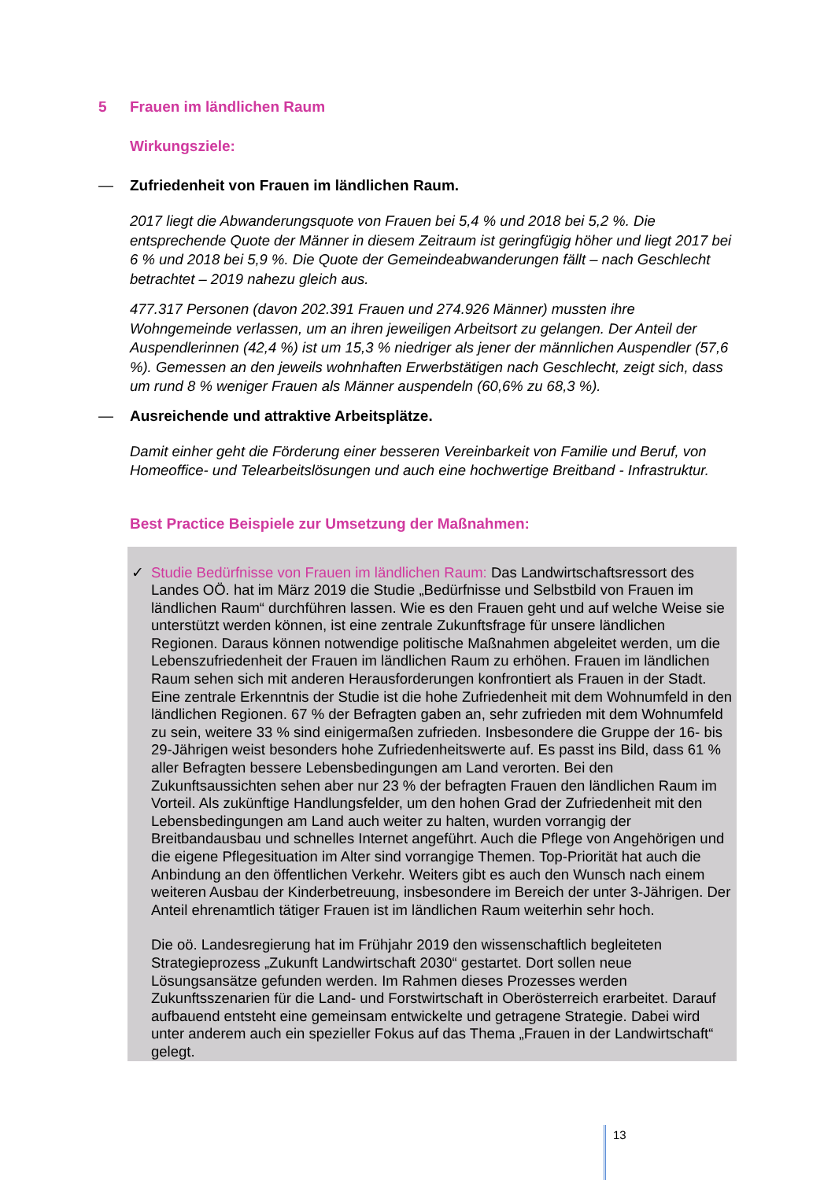5 Frauen im ländlichen Raum
Wirkungsziele:
— Zufriedenheit von Frauen im ländlichen Raum.
2017 liegt die Abwanderungsquote von Frauen bei 5,4 % und 2018 bei 5,2 %. Die entsprechende Quote der Männer in diesem Zeitraum ist geringfügig höher und liegt 2017 bei 6 % und 2018 bei 5,9 %. Die Quote der Gemeindeabwanderungen fällt – nach Geschlecht betrachtet – 2019 nahezu gleich aus.
477.317 Personen (davon 202.391 Frauen und 274.926 Männer) mussten ihre Wohngemeinde verlassen, um an ihren jeweiligen Arbeitsort zu gelangen. Der Anteil der Auspendlerinnen (42,4 %) ist um 15,3 % niedriger als jener der männlichen Auspendler (57,6 %). Gemessen an den jeweils wohnhaften Erwerbstätigen nach Geschlecht, zeigt sich, dass um rund 8 % weniger Frauen als Männer auspendeln (60,6% zu 68,3 %).
— Ausreichende und attraktive Arbeitsplätze.
Damit einher geht die Förderung einer besseren Vereinbarkeit von Familie und Beruf, von Homeoffice- und Telearbeitslösungen und auch eine hochwertige Breitband - Infrastruktur.
Best Practice Beispiele zur Umsetzung der Maßnahmen:
✓ Studie Bedürfnisse von Frauen im ländlichen Raum: Das Landwirtschaftsressort des Landes OÖ. hat im März 2019 die Studie „Bedürfnisse und Selbstbild von Frauen im ländlichen Raum“ durchführen lassen. Wie es den Frauen geht und auf welche Weise sie unterstützt werden können, ist eine zentrale Zukunftsfrage für unsere ländlichen Regionen. Daraus können notwendige politische Maßnahmen abgeleitet werden, um die Lebenszufriedenheit der Frauen im ländlichen Raum zu erhöhen. Frauen im ländlichen Raum sehen sich mit anderen Herausforderungen konfrontiert als Frauen in der Stadt. Eine zentrale Erkenntnis der Studie ist die hohe Zufriedenheit mit dem Wohnumfeld in den ländlichen Regionen. 67 % der Befragten gaben an, sehr zufrieden mit dem Wohnumfeld zu sein, weitere 33 % sind einigermaßen zufrieden. Insbesondere die Gruppe der 16- bis 29-Jährigen weist besonders hohe Zufriedenheitswerte auf. Es passt ins Bild, dass 61 % aller Befragten bessere Lebensbedingungen am Land verorten. Bei den Zukunftsaussichten sehen aber nur 23 % der befragten Frauen den ländlichen Raum im Vorteil. Als zukünftige Handlungsfelder, um den hohen Grad der Zufriedenheit mit den Lebensbedingungen am Land auch weiter zu halten, wurden vorrangig der Breitbandausbau und schnelles Internet angeführt. Auch die Pflege von Angehörigen und die eigene Pflegesituation im Alter sind vorrangige Themen. Top-Priorität hat auch die Anbindung an den öffentlichen Verkehr. Weiters gibt es auch den Wunsch nach einem weiteren Ausbau der Kinderbetreuung, insbesondere im Bereich der unter 3-Jährigen. Der Anteil ehrenamtlich tätiger Frauen ist im ländlichen Raum weiterhin sehr hoch.
Die oö. Landesregierung hat im Frühjahr 2019 den wissenschaftlich begleiteten Strategieprozess „Zukunft Landwirtschaft 2030“ gestartet. Dort sollen neue Lösungsansätze gefunden werden. Im Rahmen dieses Prozesses werden Zukunftsszenarien für die Land- und Forstwirtschaft in Oberösterreich erarbeitet. Darauf aufbauend entsteht eine gemeinsam entwickelte und getragene Strategie. Dabei wird unter anderem auch ein spezieller Fokus auf das Thema „Frauen in der Landwirtschaft“ gelegt.
13